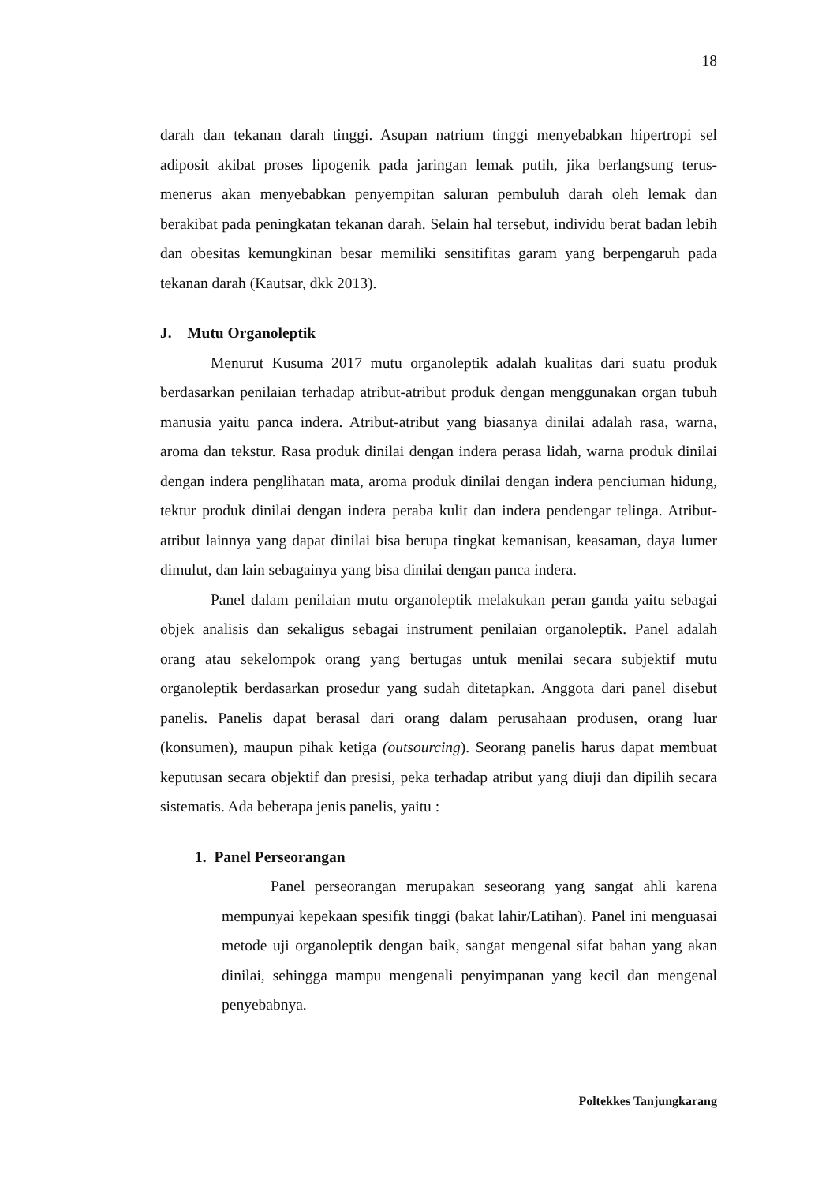18
darah dan tekanan darah tinggi. Asupan natrium tinggi menyebabkan hipertropi sel adiposit akibat proses lipogenik pada jaringan lemak putih, jika berlangsung terus-menerus akan menyebabkan penyempitan saluran pembuluh darah oleh lemak dan berakibat pada peningkatan tekanan darah. Selain hal tersebut, individu berat badan lebih dan obesitas kemungkinan besar memiliki sensitifitas garam yang berpengaruh pada tekanan darah (Kautsar, dkk 2013).
J. Mutu Organoleptik
Menurut Kusuma 2017 mutu organoleptik adalah kualitas dari suatu produk berdasarkan penilaian terhadap atribut-atribut produk dengan menggunakan organ tubuh manusia yaitu panca indera. Atribut-atribut yang biasanya dinilai adalah rasa, warna, aroma dan tekstur. Rasa produk dinilai dengan indera perasa lidah, warna produk dinilai dengan indera penglihatan mata, aroma produk dinilai dengan indera penciuman hidung, tektur produk dinilai dengan indera peraba kulit dan indera pendengar telinga. Atribut-atribut lainnya yang dapat dinilai bisa berupa tingkat kemanisan, keasaman, daya lumer dimulut, dan lain sebagainya yang bisa dinilai dengan panca indera.
Panel dalam penilaian mutu organoleptik melakukan peran ganda yaitu sebagai objek analisis dan sekaligus sebagai instrument penilaian organoleptik. Panel adalah orang atau sekelompok orang yang bertugas untuk menilai secara subjektif mutu organoleptik berdasarkan prosedur yang sudah ditetapkan. Anggota dari panel disebut panelis. Panelis dapat berasal dari orang dalam perusahaan produsen, orang luar (konsumen), maupun pihak ketiga (outsourcing). Seorang panelis harus dapat membuat keputusan secara objektif dan presisi, peka terhadap atribut yang diuji dan dipilih secara sistematis. Ada beberapa jenis panelis, yaitu :
1. Panel Perseorangan
Panel perseorangan merupakan seseorang yang sangat ahli karena mempunyai kepekaan spesifik tinggi (bakat lahir/Latihan). Panel ini menguasai metode uji organoleptik dengan baik, sangat mengenal sifat bahan yang akan dinilai, sehingga mampu mengenali penyimpanan yang kecil dan mengenal penyebabnya.
Poltekkes Tanjungkarang